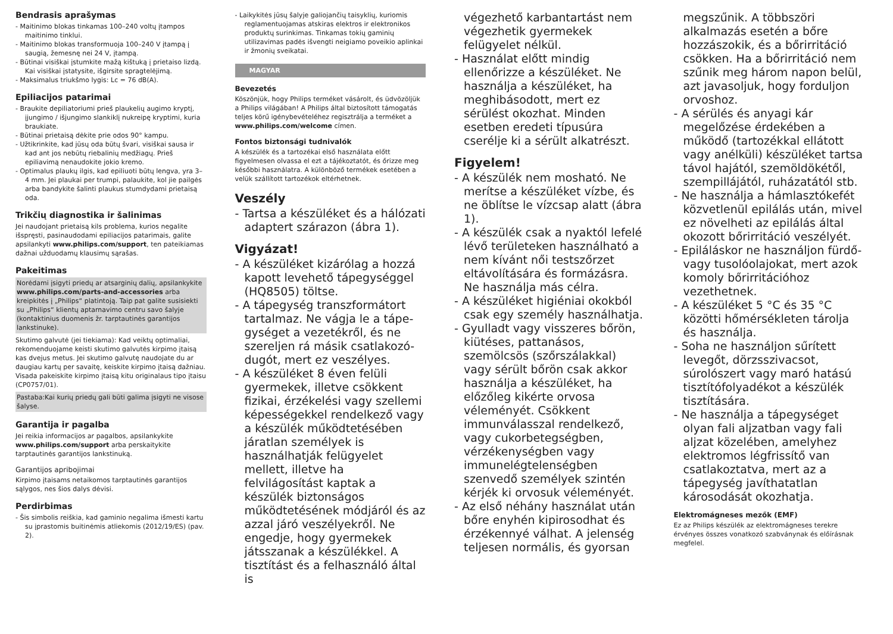Bendrasis aprašymas
- Maitinimo blokas tinkamas 100–240 voltų įtampos maitinimo tinklui.
- Maitinimo blokas transformuoja 100–240 V įtampą į saugią, žemesnę nei 24 V, įtampą.
- Būtinai visiškai įstumkite mažą kištuką į prietaiso lizdą. Kai visiškai įstatysite, išgirsite spragtelėjimą.
- Maksimalus triukšmo lygis: Lc = 76 dB(A).
Epiliacijos patarimai
- Braukite depiliatoriumi prieš plaukelių augimo kryptį, įjungimo / išjungimo slankiklį nukreipę kryptimi, kuria braukiate.
- Būtinai prietaisą dėkite prie odos 90° kampu.
- Užtikrinkite, kad jūsų oda būtų švari, visiškai sausa ir kad ant jos nebūtų riebalinių medžiagų. Prieš epiliavimą nenaudokite jokio kremo.
- Optimalus plaukų ilgis, kad epiliuoti būtų lengva, yra 3–4 mm. Jei plaukai per trumpi, palaukite, kol jie pailgės arba bandykite šalinti plaukus stumdydami prietaisą oda.
Trikčių diagnostika ir šalinimas
Jei naudojant prietaisą kils problema, kurios negalite išspręsti, pasinaudodami epiliacijos patarimais, galite apsilankyti www.philips.com/support, ten pateikiamas dažnai užduodamų klausimų sąrašas.
Pakeitimas
Norėdami įsigyti priedų ar atsarginių dalių, apsilankykite www.philips.com/parts-and-accessories arba kreipkitės į „Philips“ platintoją. Taip pat galite susisiekti su „Philips“ klientų aptarnavimo centru savo šalyje (kontaktinius duomenis žr. tarptautinės garantijos lankstinuke).
Skutimo galvutė (jei tiekiama): Kad veiktų optimaliai, rekomenduojame keisti skutimo galvutės kirpimo įtaisą kas dvejus metus. Jei skutimo galvutę naudojate du ar daugiau kartų per savaitę, keiskite kirpimo įtaisą dažniau. Visada pakeiskite kirpimo įtaisą kitu originalaus tipo įtaisu (CP0757/01).
Pastaba:Kai kurių priedų gali būti galima įsigyti ne visose šalyse.
Garantija ir pagalba
Jei reikia informacijos ar pagalbos, apsilankykite www.philips.com/support arba perskaitykite tarptautinės garantijos lankstinuką.
Garantijos apribojimai
Kirpimo įtaisams netaikomos tarptautinės garantijos sąlygos, nes šios dalys dėvisi.
Perdirbimas
- Šis simbolis reiškia, kad gaminio negalima išmesti kartu su įprastomis buitinėmis atliekomis (2012/19/ES) (pav. 2).
- Laikykitės jūsų šalyje galiojančių taisyklių, kuriomis reglamentuojamas atskiras elektros ir elektronikos produktų surinkimas. Tinkamas tokių gaminių utilizavimas padės išvengti neigiamo poveikio aplinkai ir žmonių sveikatai.
MAGYAR
Bevezetés
Köszönjük, hogy Philips terméket vásárolt, és üdvözöljük a Philips világában! A Philips által biztosított támogatás teljes körű igénybevételéhez regisztrálja a terméket a www.philips.com/welcome címen.
Fontos biztonsági tudnivalók
A készülék és a tartozékai első használata előtt figyelmesen olvassa el ezt a tájékoztatót, és őrizze meg későbbi használatra. A különböző termékek esetében a velük szállított tartozékok eltérhetnek.
Veszély
- Tartsa a készüléket és a hálózati adaptert szárazon (ábra 1).
Vigyázat!
- A készüléket kizárólag a hozzá kapott levehető tápegységgel (HQ8505) töltse.
- A tápegység transzformátort tartalmaz. Ne vágja le a tápe­gységet a vezetékről, és ne szereljen rá másik csatlakozó­dugót, mert ez veszélyes.
- A készüléket 8 éven felüli gyermekek, illetve csökkent fizikai, érzékelési vagy szellemi képességekkel rendelkező vagy a készülék működtetésében járatlan személyek is használhatják felügyelet mellett, illetve ha felvilágosítást kaptak a készülék biztonságos működtetésének módjáról és az azzal járó veszélyekről. Ne engedje, hogy gyermekek játsszanak a készülékkel. A tisztítást és a felhasználó által is
végezhető karbantartást nem végezhetik gyermekek felügyelet nélkül.
- Használat előtt mindig ellenőrizze a készüléket. Ne használja a készüléket, ha meghibásodott, mert ez sérülést okozhat. Minden esetben eredeti típusúra cserélje ki a sérült alkatrészt.
Figyelem!
- A készülék nem mosható. Ne merítse a készüléket vízbe, és ne öblítse le vízcsap alatt (ábra 1).
- A készülék csak a nyaktól lefelé lévő területeken használható a nem kívánt női testszőrzet eltávolítására és formázásra. Ne használja más célra.
- A készüléket higiéniai okokból csak egy személy használhatja.
- Gyulladt vagy visszeres bőrön, kiütéses, pattanásos, szemölcsös (szőrszálakkal) vagy sérült bőrön csak akkor használja a készüléket, ha előzőleg kikérte orvosa véleményét. Csökkent immunválasszal rendelkező, vagy cukorbetegségben, vérzékenységben vagy immunelégtelenségben szenvedő személyek szintén kérjék ki orvosuk véleményét.
- Az első néhány használat után bőre enyhén kipirosodhat és érzékennyé válhat. A jelenség teljesen normális, és gyorsan
megszűnik. A többszöri alkalmazás esetén a bőre hozzászokik, és a bőrirritáció csökken. Ha a bőrirritáció nem szűnik meg három napon belül, azt javasoljuk, hogy forduljon orvoshoz.
- A sérülés és anyagi kár megelőzése érdekében a működő (tartozékkal ellátott vagy anélküli) készüléket tartsa távol hajától, szemöldökétől, szempillájától, ruházatától stb.
- Ne használja a hámlasztókefét közvetlenül epilálás után, mivel ez növelheti az epilálás által okozott bőrirritáció veszélyét.
- Epiláláskor ne használjon fürdő- vagy tusolóolajokat, mert azok komoly bőrirritációhoz vezethetnek.
- A készüléket 5 °C és 35 °C közötti hőmérsékleten tárolja és használja.
- Soha ne használjon sűrített levegőt, dörzsszivacsot, súrolószert vagy maró hatású tisztítófolyadékot a készülék tisztítására.
- Ne használja a tápegységet olyan fali aljzatban vagy fali aljzat közelében, amelyhez elektromos légfrissítő van csatlakoztatva, mert az a tápegység javíthatatlan károsodását okozhatja.
Elektromágneses mezők (EMF)
Ez az Philips készülék az elektromágneses terekre érvényes összes vonatkozó szabványnak és előírásnak megfelel.